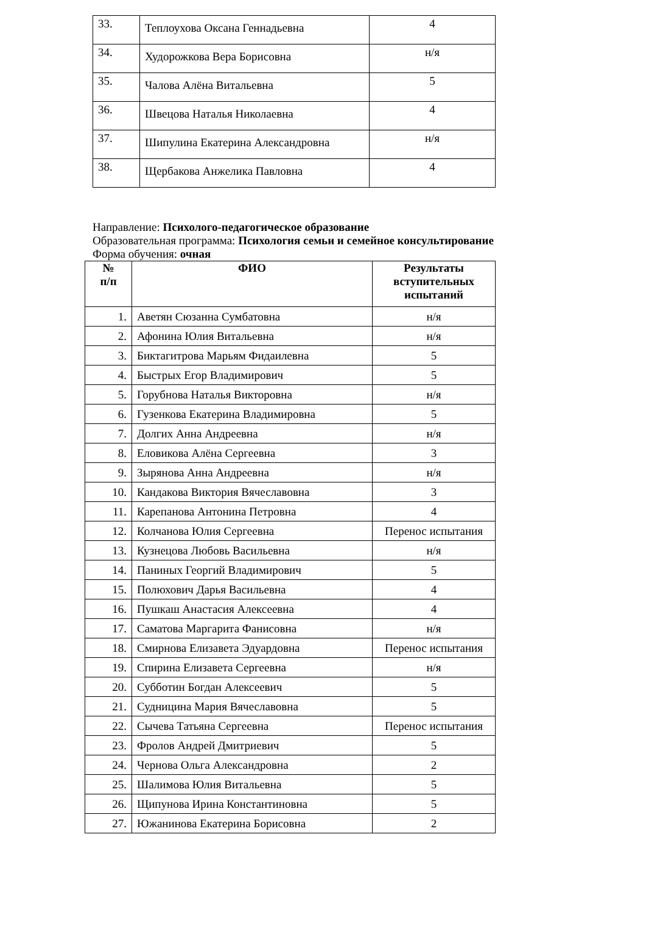| 33. | Теплоухова Оксана Геннадьевна | 4 |
| 34. | Худорожкова Вера Борисовна | н/я |
| 35. | Чалова Алёна Витальевна | 5 |
| 36. | Швецова Наталья Николаевна | 4 |
| 37. | Шипулина Екатерина Александровна | н/я |
| 38. | Щербакова Анжелика Павловна | 4 |
Направление: Психолого-педагогическое образование
Образовательная программа: Психология семьи и семейное консультирование
Форма обучения: очная
| № п/п | ФИО | Результаты вступительных испытаний |
| --- | --- | --- |
| 1. | Аветян Сюзанна Сумбатовна | н/я |
| 2. | Афонина Юлия Витальевна | н/я |
| 3. | Биктагитрова Марьям Фидаилевна | 5 |
| 4. | Быстрых Егор Владимирович | 5 |
| 5. | Горубнова Наталья Викторовна | н/я |
| 6. | Гузенкова Екатерина Владимировна | 5 |
| 7. | Долгих Анна Андреевна | н/я |
| 8. | Еловикова Алёна Сергеевна | 3 |
| 9. | Зырянова Анна Андреевна | н/я |
| 10. | Кандакова Виктория Вячеславовна | 3 |
| 11. | Карепанова Антонина Петровна | 4 |
| 12. | Колчанова Юлия Сергеевна | Перенос испытания |
| 13. | Кузнецова Любовь Васильевна | н/я |
| 14. | Паниных Георгий Владимирович | 5 |
| 15. | Полюхович Дарья Васильевна | 4 |
| 16. | Пушкаш Анастасия Алексеевна | 4 |
| 17. | Саматова Маргарита Фанисовна | н/я |
| 18. | Смирнова Елизавета Эдуардовна | Перенос испытания |
| 19. | Спирина Елизавета Сергеевна | н/я |
| 20. | Субботин Богдан Алексеевич | 5 |
| 21. | Судницина Мария Вячеславовна | 5 |
| 22. | Сычева Татьяна Сергеевна | Перенос испытания |
| 23. | Фролов Андрей Дмитриевич | 5 |
| 24. | Чернова Ольга Александровна | 2 |
| 25. | Шалимова Юлия Витальевна | 5 |
| 26. | Щипунова Ирина Константиновна | 5 |
| 27. | Южанинова Екатерина Борисовна | 2 |